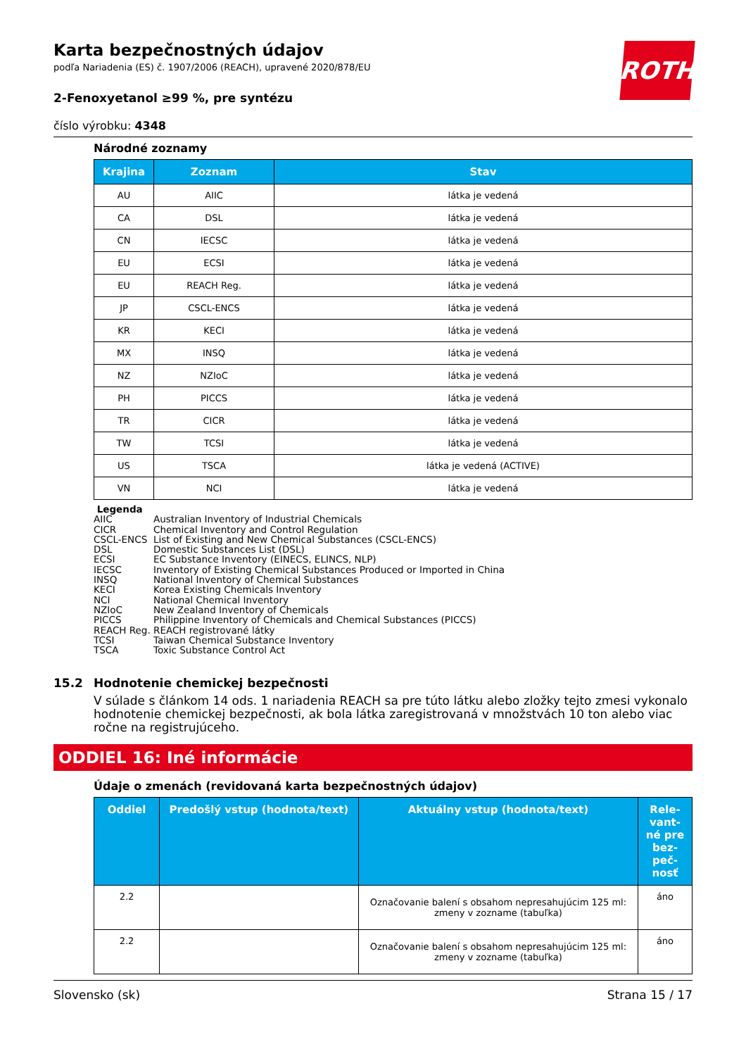ROTH
Karta bezpečnostných údajov
podľa Nariadenia (ES) č. 1907/2006 (REACH), upravené 2020/878/EU
2-Fenoxyetanol ≥99 %, pre syntézu
číslo výrobku: 4348
Národné zoznamy
| Krajina | Zoznam | Stav |
| --- | --- | --- |
| AU | AIIC | látka je vedená |
| CA | DSL | látka je vedená |
| CN | IECSC | látka je vedená |
| EU | ECSI | látka je vedená |
| EU | REACH Reg. | látka je vedená |
| JP | CSCL-ENCS | látka je vedená |
| KR | KECI | látka je vedená |
| MX | INSQ | látka je vedená |
| NZ | NZIoC | látka je vedená |
| PH | PICCS | látka je vedená |
| TR | CICR | látka je vedená |
| TW | TCSI | látka je vedená |
| US | TSCA | látka je vedená (ACTIVE) |
| VN | NCI | látka je vedená |
Legenda
AIIC Australian Inventory of Industrial Chemicals
CICR Chemical Inventory and Control Regulation
CSCL-ENCS List of Existing and New Chemical Substances (CSCL-ENCS)
DSL Domestic Substances List (DSL)
ECSI EC Substance Inventory (EINECS, ELINCS, NLP)
IECSC Inventory of Existing Chemical Substances Produced or Imported in China
INSQ National Inventory of Chemical Substances
KECI Korea Existing Chemicals Inventory
NCI National Chemical Inventory
NZIoC New Zealand Inventory of Chemicals
PICCS Philippine Inventory of Chemicals and Chemical Substances (PICCS)
REACH Reg. REACH registrované látky
TCSI Taiwan Chemical Substance Inventory
TSCA Toxic Substance Control Act
15.2 Hodnotenie chemickej bezpečnosti
V súlade s článkom 14 ods. 1 nariadenia REACH sa pre túto látku alebo zložky tejto zmesi vykonalo hodnotenie chemickej bezpečnosti, ak bola látka zaregistrovaná v množstvách 10 ton alebo viac ročne na registrujúceho.
ODDIEL 16: Iné informácie
Údaje o zmenách (revidovaná karta bezpečnostných údajov)
| Oddiel | Predošlý vstup (hodnota/text) | Aktuálny vstup (hodnota/text) | Rele-vant-né pre bez-peč-nosť |
| --- | --- | --- | --- |
| 2.2 | | Označovanie balení s obsahom nepresahujúcim 125 ml: zmeny v zozname (tabuľka) | áno |
| 2.2 | | Označovanie balení s obsahom nepresahujúcim 125 ml: zmeny v zozname (tabuľka) | áno |
Slovensko (sk) Strana 15 / 17